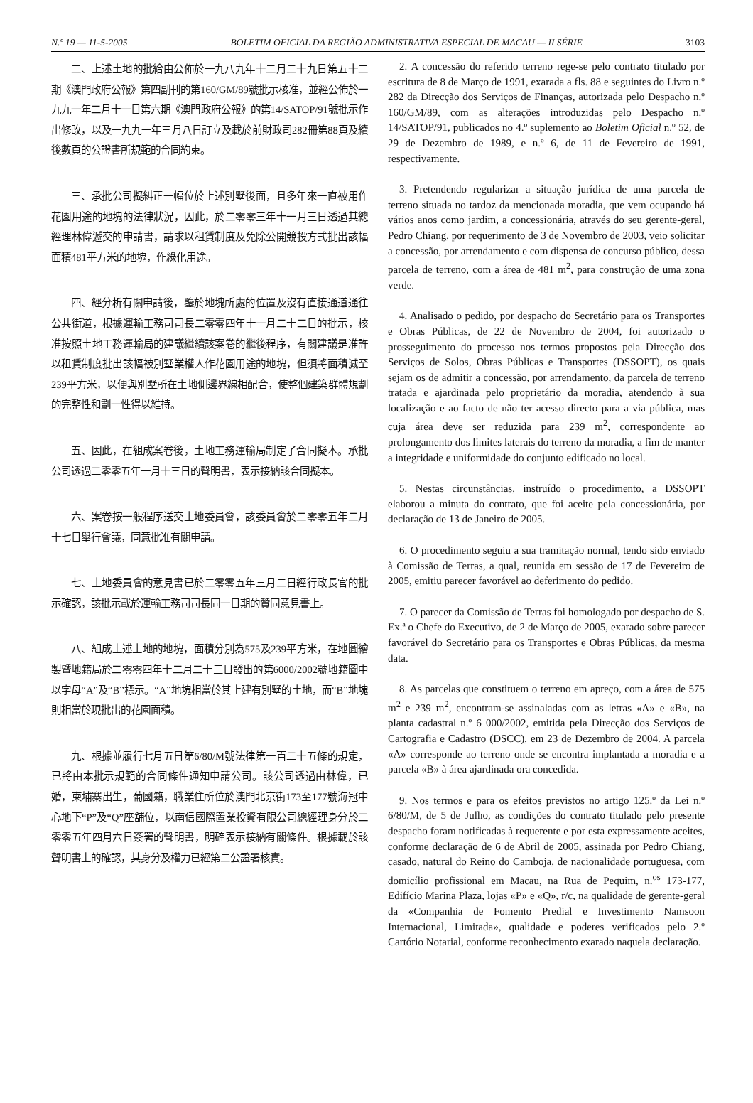N.º 19 — 11-5-2005 BOLETIM OFICIAL DA REGIÃO ADMINISTRATIVA ESPECIAL DE MACAU — II SÉRIE 3103
二、上述土地的批給由公佈於一九八九年十二月二十九日第五十二期《澳門政府公報》第四副刊的第160/GM/89號批示核准，並經公佈於一九九一年二月十一日第六期《澳門政府公報》的第14/SATOP/91號批示作出修改，以及一九九一年三月八日訂立及載於前財政司282冊第88頁及續後數頁的公證書所規範的合同約束。
三、承批公司擬糾正一幅位於上述別墅後面，且多年來一直被用作花園用途的地塊的法律狀況，因此，於二零零三年十一月三日透過其總經理林偉遞交的申請書，請求以租賃制度及免除公開競投方式批出該幅面積481平方米的地塊，作綠化用途。
四、經分析有關申請後，鑒於地塊所處的位置及沒有直接通道通往公共街道，根據運輸工務司司長二零零四年十一月二十二日的批示，核准按照土地工務運輸局的建議繼續該案卷的繼後程序，有關建議是准許以租賃制度批出該幅被別墅業權人作花園用途的地塊，但須將面積減至239平方米，以便與別墅所在土地側邊界線相配合，使整個建築群體規劃的完整性和劃一性得以維持。
五、因此，在組成案卷後，土地工務運輸局制定了合同擬本。承批公司透過二零零五年一月十三日的聲明書，表示接納該合同擬本。
六、案卷按一般程序送交土地委員會，該委員會於二零零五年二月十七日舉行會議，同意批准有關申請。
七、土地委員會的意見書已於二零零五年三月二日經行政長官的批示確認，該批示載於運輸工務司司長同一日期的贊同意見書上。
八、組成上述土地的地塊，面積分別為575及239平方米，在地圖繪製暨地籍局於二零零四年十二月二十三日發出的第6000/2002號地籍圖中以字母“A”及“B”標示。“A”地塊相當於其上建有別墅的土地，而“B”地塊則相當於現批出的花園面積。
九、根據並履行七月五日第6/80/M號法律第一百二十五條的規定，已將由本批示規範的合同條件通知申請公司。該公司透過由林偉，已婚，柬埔寨出生，葡國籍，職業住所位於澳門北京街173至177號海冠中心地下“P”及“Q”座舖位，以南信國際置業投資有限公司總經理身分於二零零五年四月六日簽署的聲明書，明確表示接納有關條件。根據載於該聲明書上的確認，其身分及權力已經第二公證署核實。
2. A concessão do referido terreno rege-se pelo contrato titulado por escritura de 8 de Março de 1991, exarada a fls. 88 e seguintes do Livro n.º 282 da Direcção dos Serviços de Finanças, autorizada pelo Despacho n.º 160/GM/89, com as alterações introduzidas pelo Despacho n.º 14/SATOP/91, publicados no 4.º suplemento ao Boletim Oficial n.º 52, de 29 de Dezembro de 1989, e n.º 6, de 11 de Fevereiro de 1991, respectivamente.
3. Pretendendo regularizar a situação jurídica de uma parcela de terreno situada no tardoz da mencionada moradia, que vem ocupando há vários anos como jardim, a concessionária, através do seu gerente-geral, Pedro Chiang, por requerimento de 3 de Novembro de 2003, veio solicitar a concessão, por arrendamento e com dispensa de concurso público, dessa parcela de terreno, com a área de 481 m<sup>2</sup>, para construção de uma zona verde.
4. Analisado o pedido, por despacho do Secretário para os Transportes e Obras Públicas, de 22 de Novembro de 2004, foi autorizado o prosseguimento do processo nos termos propostos pela Direcção dos Serviços de Solos, Obras Públicas e Transportes (DSSOPT), os quais sejam os de admitir a concessão, por arrendamento, da parcela de terreno tratada e ajardinada pelo proprietário da moradia, atendendo à sua localização e ao facto de não ter acesso directo para a via pública, mas cuja área deve ser reduzida para 239 m<sup>2</sup>, correspondente ao prolongamento dos limites laterais do terreno da moradia, a fim de manter a integridade e uniformidade do conjunto edificado no local.
5. Nestas circunstâncias, instruído o procedimento, a DSSOPT elaborou a minuta do contrato, que foi aceite pela concessionária, por declaração de 13 de Janeiro de 2005.
6. O procedimento seguiu a sua tramitação normal, tendo sido enviado à Comissão de Terras, a qual, reunida em sessão de 17 de Fevereiro de 2005, emitiu parecer favorável ao deferimento do pedido.
7. O parecer da Comissão de Terras foi homologado por despacho de S. Ex.ª o Chefe do Executivo, de 2 de Março de 2005, exarado sobre parecer favorável do Secretário para os Transportes e Obras Públicas, da mesma data.
8. As parcelas que constituem o terreno em apreço, com a área de 575 m<sup>2</sup> e 239 m<sup>2</sup>, encontram-se assinaladas com as letras «A» e «B», na planta cadastral n.º 6 000/2002, emitida pela Direcção dos Serviços de Cartografia e Cadastro (DSCC), em 23 de Dezembro de 2004. A parcela «A» corresponde ao terreno onde se encontra implantada a moradia e a parcela «B» à área ajardinada ora concedida.
9. Nos termos e para os efeitos previstos no artigo 125.º da Lei n.º 6/80/M, de 5 de Julho, as condições do contrato titulado pelo presente despacho foram notificadas à requerente e por esta expressamente aceites, conforme declaração de 6 de Abril de 2005, assinada por Pedro Chiang, casado, natural do Reino do Camboja, de nacionalidade portuguesa, com domicílio profissional em Macau, na Rua de Pequim, n.<sup>os</sup> 173-177, Edifício Marina Plaza, lojas «P» e «Q», r/c, na qualidade de gerente-geral da «Companhia de Fomento Predial e Investimento Namsoon Internacional, Limitada», qualidade e poderes verificados pelo 2.º Cartório Notarial, conforme reconhecimento exarado naquela declaração.